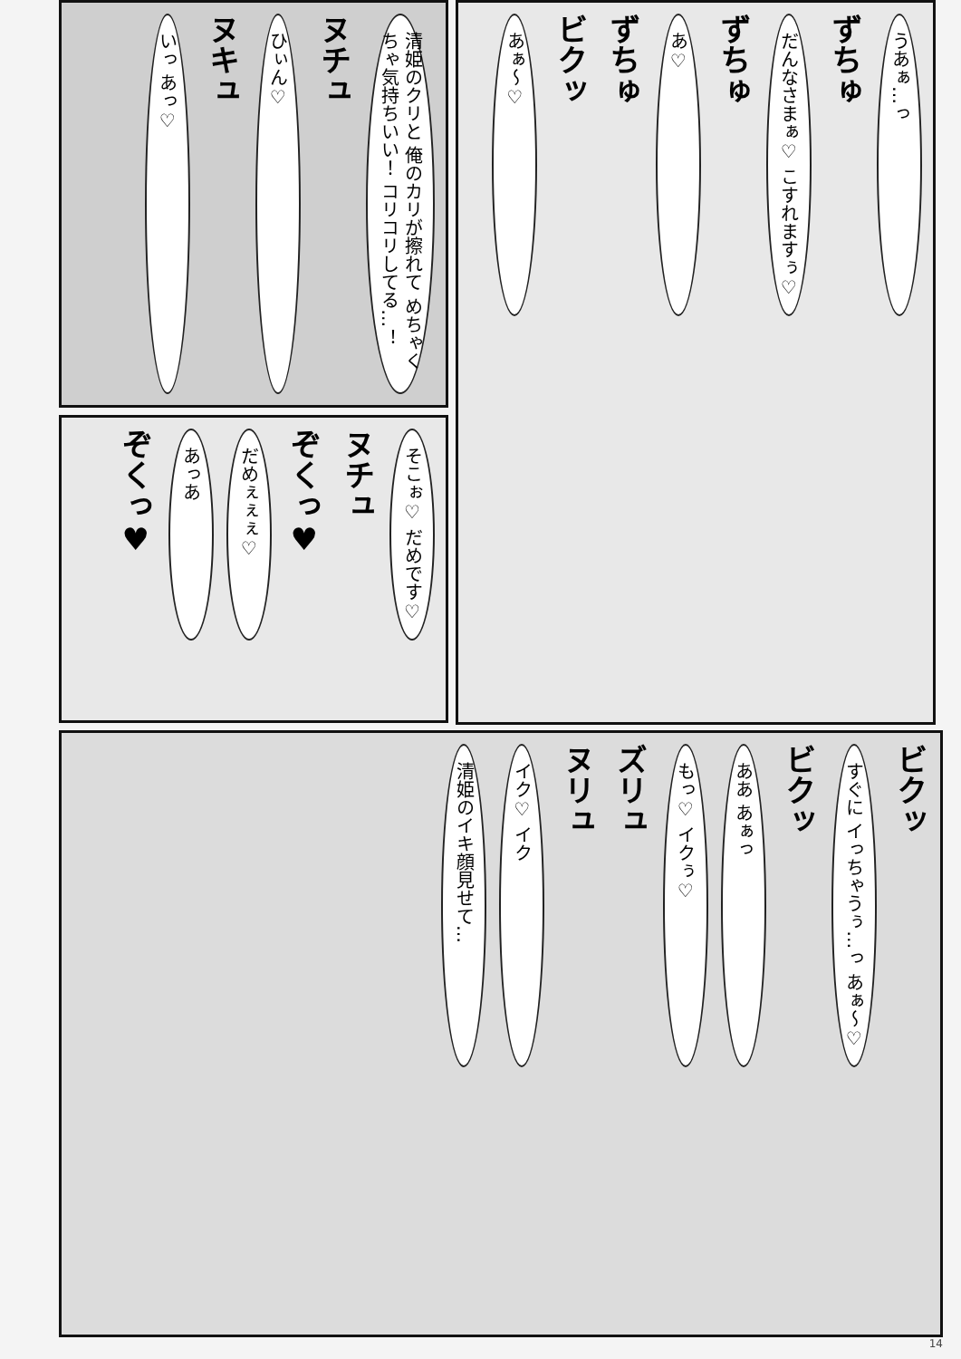清姫のクリと 俺のカリが擦れて めちゃくちゃ気持ちいい！ コリコリしてる…！
ヌチュ
ひぃん♡
ヌキュ
いっ あっ♡
うあぁ…っ
ずちゅ
だんなさまぁ♡ こすれますぅ♡
ずちゅ
あ♡
ずちゅ
ビクッ
あぁ～♡
そこぉ♡ だめです♡
ヌチュ
ぞくっ♥
だめぇぇぇ♡
あっあ
ぞくっ♥
ビクッ
すぐに イっちゃうぅ…っ あぁ～♡
ビクッ
ああ あぁっ
もっ♡ イクぅ♡
ズリュ
ヌリュ
イク♡ イク
清姫のイキ顔見せて…
14